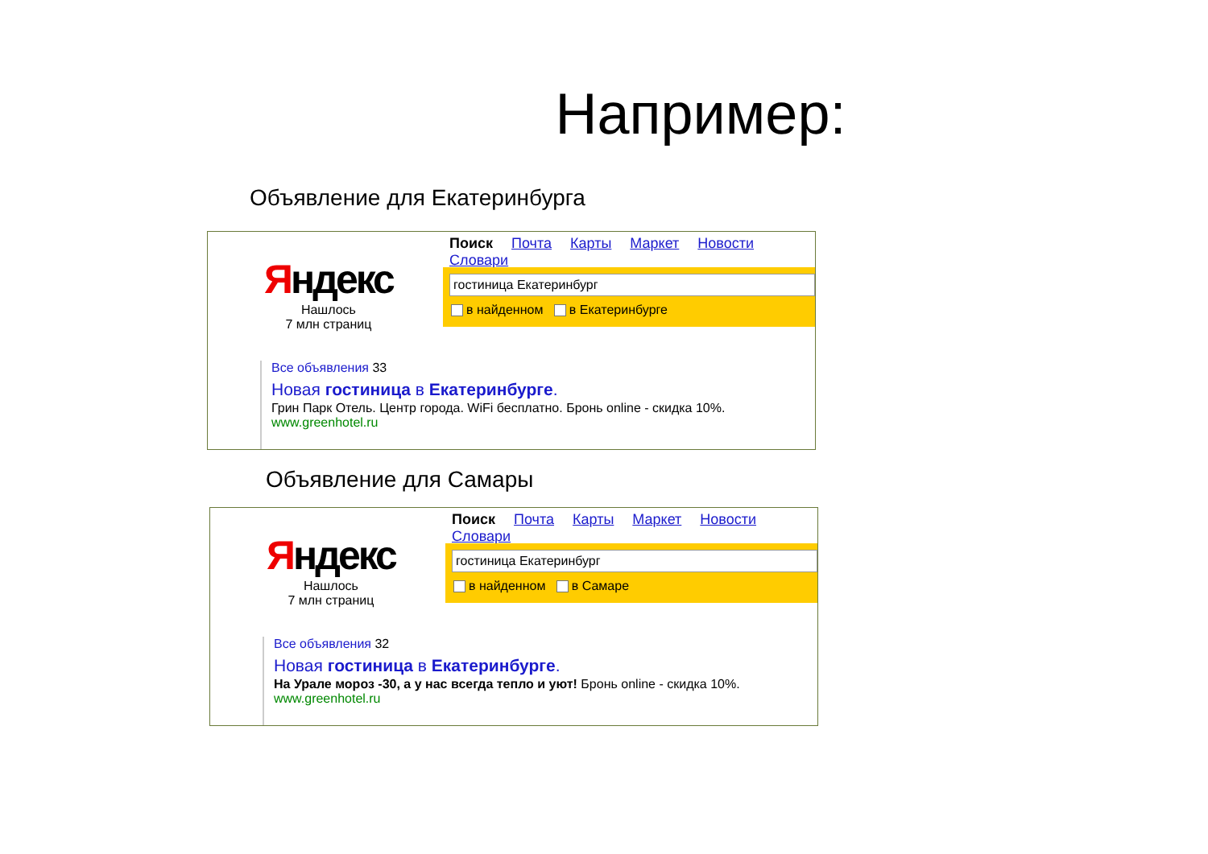Например:
Объявление для Екатеринбурга
Поиск Почта Карты Маркет Новости Словари
Яндекс
Нашлось
7 млн страниц
гостиница Екатеринбург
в найденном в Екатеринбурге
Все объявления 33
Новая гостиница в Екатеринбурге.
Грин Парк Отель. Центр города. WiFi бесплатно. Бронь online - скидка 10%.
www.greenhotel.ru
Объявление для Самары
Поиск Почта Карты Маркет Новости Словари
Яндекс
Нашлось
7 млн страниц
гостиница Екатеринбург
в найденном в Самаре
Все объявления 32
Новая гостиница в Екатеринбурге.
На Урале мороз -30, а у нас всегда тепло и уют! Бронь online - скидка 10%.
www.greenhotel.ru